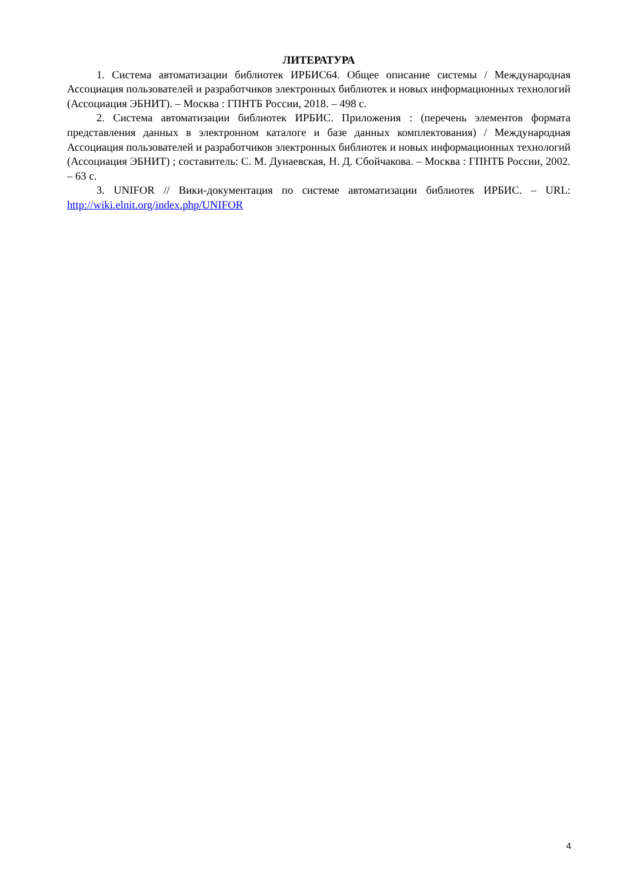ЛИТЕРАТУРА
1. Система автоматизации библиотек ИРБИС64. Общее описание системы / Международная Ассоциация пользователей и разработчиков электронных библиотек и новых информационных технологий (Ассоциация ЭБНИТ). – Москва : ГПНТБ России, 2018. – 498 с.
2. Система автоматизации библиотек ИРБИС. Приложения : (перечень элементов формата представления данных в электронном каталоге и базе данных комплектования) / Международная Ассоциация пользователей и разработчиков электронных библиотек и новых информационных технологий (Ассоциация ЭБНИТ) ; составитель: С. М. Дунаевская, Н. Д. Сбойчакова. – Москва : ГПНТБ России, 2002. – 63 с.
3. UNIFOR // Вики-документация по системе автоматизации библиотек ИРБИС. – URL: http://wiki.elnit.org/index.php/UNIFOR
4